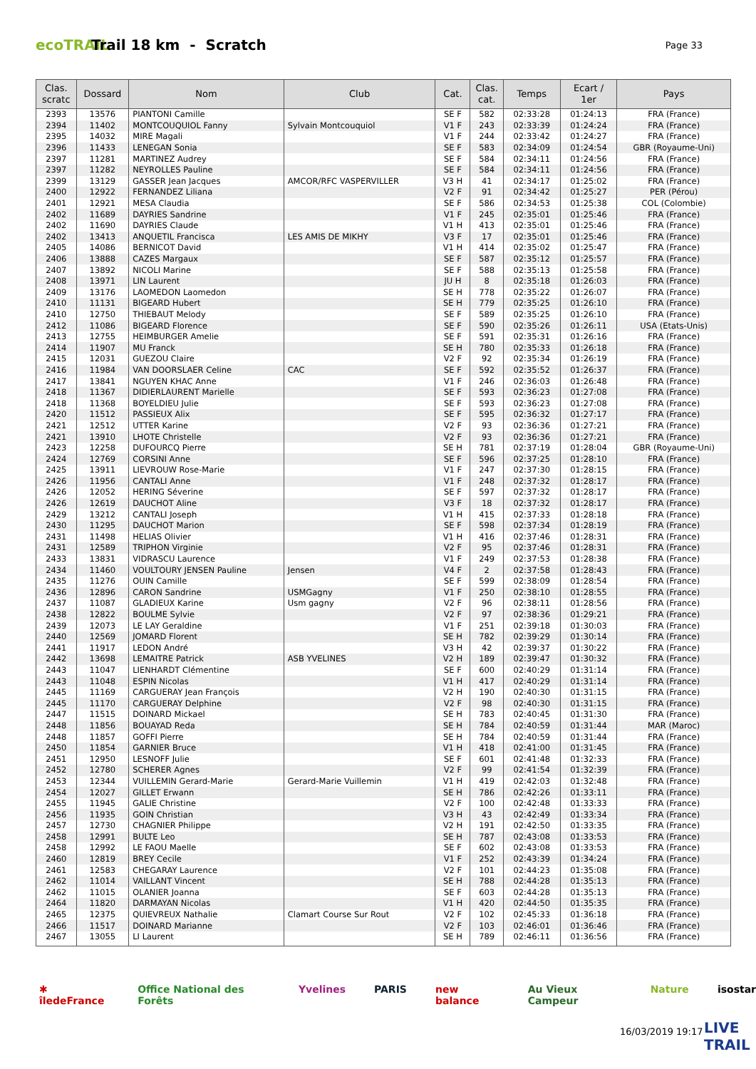ecoTRAIL
Trail 18 km - Scratch
Page 33
| Clas. scratc | Dossard | Nom | Club | Cat. | Clas. cat. | Temps | Ecart / 1er | Pays |
| --- | --- | --- | --- | --- | --- | --- | --- | --- |
| 2393 | 13576 | PIANTONI Camille | | SE F | 582 | 02:33:28 | 01:24:13 | FRA (France) |
| 2394 | 11402 | MONTCOUQUIOL Fanny | Sylvain Montcouquiol | V1 F | 243 | 02:33:39 | 01:24:24 | FRA (France) |
| 2395 | 14032 | MIRE Magali | | V1 F | 244 | 02:33:42 | 01:24:27 | FRA (France) |
| 2396 | 11433 | LENEGAN Sonia | | SE F | 583 | 02:34:09 | 01:24:54 | GBR (Royaume-Uni) |
| 2397 | 11281 | MARTINEZ Audrey | | SE F | 584 | 02:34:11 | 01:24:56 | FRA (France) |
| 2397 | 11282 | NEYROLLES Pauline | | SE F | 584 | 02:34:11 | 01:24:56 | FRA (France) |
| 2399 | 13129 | GASSER Jean Jacques | AMCOR/RFC VASPERVILLER | V3 H | 41 | 02:34:17 | 01:25:02 | FRA (France) |
| 2400 | 12922 | FERNANDEZ Liliana | | V2 F | 91 | 02:34:42 | 01:25:27 | PER (Pérou) |
| 2401 | 12921 | MESA Claudia | | SE F | 586 | 02:34:53 | 01:25:38 | COL (Colombie) |
| 2402 | 11689 | DAYRIES Sandrine | | V1 F | 245 | 02:35:01 | 01:25:46 | FRA (France) |
| 2402 | 11690 | DAYRIES Claude | | V1 H | 413 | 02:35:01 | 01:25:46 | FRA (France) |
| 2402 | 13413 | ANQUETIL Francisca | LES AMIS DE MIKHY | V3 F | 17 | 02:35:01 | 01:25:46 | FRA (France) |
| 2405 | 14086 | BERNICOT David | | V1 H | 414 | 02:35:02 | 01:25:47 | FRA (France) |
| 2406 | 13888 | CAZES Margaux | | SE F | 587 | 02:35:12 | 01:25:57 | FRA (France) |
| 2407 | 13892 | NICOLI Marine | | SE F | 588 | 02:35:13 | 01:25:58 | FRA (France) |
| 2408 | 13971 | LIN Laurent | | JU H | 8 | 02:35:18 | 01:26:03 | FRA (France) |
| 2409 | 13176 | LAOMEDON Laomedon | | SE H | 778 | 02:35:22 | 01:26:07 | FRA (France) |
| 2410 | 11131 | BIGEARD Hubert | | SE H | 779 | 02:35:25 | 01:26:10 | FRA (France) |
| 2410 | 12750 | THIEBAUT Melody | | SE F | 589 | 02:35:25 | 01:26:10 | FRA (France) |
| 2412 | 11086 | BIGEARD Florence | | SE F | 590 | 02:35:26 | 01:26:11 | USA (Etats-Unis) |
| 2413 | 12755 | HEIMBURGER Amelie | | SE F | 591 | 02:35:31 | 01:26:16 | FRA (France) |
| 2414 | 11907 | MU Franck | | SE H | 780 | 02:35:33 | 01:26:18 | FRA (France) |
| 2415 | 12031 | GUEZOU Claire | | V2 F | 92 | 02:35:34 | 01:26:19 | FRA (France) |
| 2416 | 11984 | VAN DOORSLAER Celine | CAC | SE F | 592 | 02:35:52 | 01:26:37 | FRA (France) |
| 2417 | 13841 | NGUYEN KHAC Anne | | V1 F | 246 | 02:36:03 | 01:26:48 | FRA (France) |
| 2418 | 11367 | DIDIERLAURENT Marielle | | SE F | 593 | 02:36:23 | 01:27:08 | FRA (France) |
| 2418 | 11368 | BOYELDIEU Julie | | SE F | 593 | 02:36:23 | 01:27:08 | FRA (France) |
| 2420 | 11512 | PASSIEUX Alix | | SE F | 595 | 02:36:32 | 01:27:17 | FRA (France) |
| 2421 | 12512 | UTTER Karine | | V2 F | 93 | 02:36:36 | 01:27:21 | FRA (France) |
| 2421 | 13910 | LHOTE Christelle | | V2 F | 93 | 02:36:36 | 01:27:21 | FRA (France) |
| 2423 | 12258 | DUFOURCQ Pierre | | SE H | 781 | 02:37:19 | 01:28:04 | GBR (Royaume-Uni) |
| 2424 | 12769 | CORSINI Anne | | SE F | 596 | 02:37:25 | 01:28:10 | FRA (France) |
| 2425 | 13911 | LIEVROUW Rose-Marie | | V1 F | 247 | 02:37:30 | 01:28:15 | FRA (France) |
| 2426 | 11956 | CANTALI Anne | | V1 F | 248 | 02:37:32 | 01:28:17 | FRA (France) |
| 2426 | 12052 | HERING Séverine | | SE F | 597 | 02:37:32 | 01:28:17 | FRA (France) |
| 2426 | 12619 | DAUCHOT Aline | | V3 F | 18 | 02:37:32 | 01:28:17 | FRA (France) |
| 2429 | 13212 | CANTALI Joseph | | V1 H | 415 | 02:37:33 | 01:28:18 | FRA (France) |
| 2430 | 11295 | DAUCHOT Marion | | SE F | 598 | 02:37:34 | 01:28:19 | FRA (France) |
| 2431 | 11498 | HELIAS Olivier | | V1 H | 416 | 02:37:46 | 01:28:31 | FRA (France) |
| 2431 | 12589 | TRIPHON Virginie | | V2 F | 95 | 02:37:46 | 01:28:31 | FRA (France) |
| 2433 | 13831 | VIDRASCU Laurence | | V1 F | 249 | 02:37:53 | 01:28:38 | FRA (France) |
| 2434 | 11460 | VOULTOURY JENSEN Pauline | Jensen | V4 F | 2 | 02:37:58 | 01:28:43 | FRA (France) |
| 2435 | 11276 | OUIN Camille | | SE F | 599 | 02:38:09 | 01:28:54 | FRA (France) |
| 2436 | 12896 | CARON Sandrine | USMGagny | V1 F | 250 | 02:38:10 | 01:28:55 | FRA (France) |
| 2437 | 11087 | GLADIEUX Karine | Usm gagny | V2 F | 96 | 02:38:11 | 01:28:56 | FRA (France) |
| 2438 | 12822 | BOULME Sylvie | | V2 F | 97 | 02:38:36 | 01:29:21 | FRA (France) |
| 2439 | 12073 | LE LAY Geraldine | | V1 F | 251 | 02:39:18 | 01:30:03 | FRA (France) |
| 2440 | 12569 | JOMARD Florent | | SE H | 782 | 02:39:29 | 01:30:14 | FRA (France) |
| 2441 | 11917 | LEDON André | | V3 H | 42 | 02:39:37 | 01:30:22 | FRA (France) |
| 2442 | 13698 | LEMAITRE Patrick | ASB YVELINES | V2 H | 189 | 02:39:47 | 01:30:32 | FRA (France) |
| 2443 | 11047 | LIENHARDT Clémentine | | SE F | 600 | 02:40:29 | 01:31:14 | FRA (France) |
| 2443 | 11048 | ESPIN Nicolas | | V1 H | 417 | 02:40:29 | 01:31:14 | FRA (France) |
| 2445 | 11169 | CARGUERAY Jean François | | V2 H | 190 | 02:40:30 | 01:31:15 | FRA (France) |
| 2445 | 11170 | CARGUERAY Delphine | | V2 F | 98 | 02:40:30 | 01:31:15 | FRA (France) |
| 2447 | 11515 | DOINARD Mickael | | SE H | 783 | 02:40:45 | 01:31:30 | FRA (France) |
| 2448 | 11856 | BOUAYAD Reda | | SE H | 784 | 02:40:59 | 01:31:44 | MAR (Maroc) |
| 2448 | 11857 | GOFFI Pierre | | SE H | 784 | 02:40:59 | 01:31:44 | FRA (France) |
| 2450 | 11854 | GARNIER Bruce | | V1 H | 418 | 02:41:00 | 01:31:45 | FRA (France) |
| 2451 | 12950 | LESNOFF Julie | | SE F | 601 | 02:41:48 | 01:32:33 | FRA (France) |
| 2452 | 12780 | SCHERER Agnes | | V2 F | 99 | 02:41:54 | 01:32:39 | FRA (France) |
| 2453 | 12344 | VUILLEMIN Gerard-Marie | Gerard-Marie Vuillemin | V1 H | 419 | 02:42:03 | 01:32:48 | FRA (France) |
| 2454 | 12027 | GILLET Erwann | | SE H | 786 | 02:42:26 | 01:33:11 | FRA (France) |
| 2455 | 11945 | GALIE Christine | | V2 F | 100 | 02:42:48 | 01:33:33 | FRA (France) |
| 2456 | 11935 | GOIN Christian | | V3 H | 43 | 02:42:49 | 01:33:34 | FRA (France) |
| 2457 | 12730 | CHAGNIER Philippe | | V2 H | 191 | 02:42:50 | 01:33:35 | FRA (France) |
| 2458 | 12991 | BULTE Leo | | SE H | 787 | 02:43:08 | 01:33:53 | FRA (France) |
| 2458 | 12992 | LE FAOU Maelle | | SE F | 602 | 02:43:08 | 01:33:53 | FRA (France) |
| 2460 | 12819 | BREY Cecile | | V1 F | 252 | 02:43:39 | 01:34:24 | FRA (France) |
| 2461 | 12583 | CHEGARAY Laurence | | V2 F | 101 | 02:44:23 | 01:35:08 | FRA (France) |
| 2462 | 11014 | VAILLANT Vincent | | SE H | 788 | 02:44:28 | 01:35:13 | FRA (France) |
| 2462 | 11015 | OLANIER Joanna | | SE F | 603 | 02:44:28 | 01:35:13 | FRA (France) |
| 2464 | 11820 | DARMAYAN Nicolas | | V1 H | 420 | 02:44:50 | 01:35:35 | FRA (France) |
| 2465 | 12375 | QUIEVREUX Nathalie | Clamart Course Sur Rout | V2 F | 102 | 02:45:33 | 01:36:18 | FRA (France) |
| 2466 | 11517 | DOINARD Marianne | | V2 F | 103 | 02:46:01 | 01:36:46 | FRA (France) |
| 2467 | 13055 | LI Laurent | | SE H | 789 | 02:46:11 | 01:36:56 | FRA (France) |
✱ îledeFrance Office National des Forêts Yvelines PARIS new balance Au Vieux Campeur Nature isostar
16/03/2019 19:17
LIVE
TRAIL